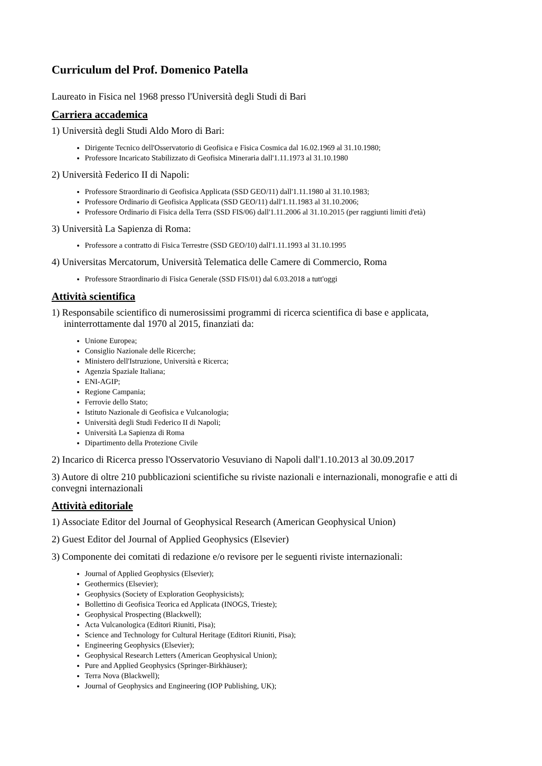Curriculum del Prof. Domenico Patella
Laureato in Fisica nel 1968 presso l'Università degli Studi di Bari
Carriera accademica
1) Università degli Studi Aldo Moro di Bari:
Dirigente Tecnico dell'Osservatorio di Geofisica e Fisica Cosmica dal 16.02.1969 al 31.10.1980;
Professore Incaricato Stabilizzato di Geofisica Mineraria dall'1.11.1973 al 31.10.1980
2) Università Federico II di Napoli:
Professore Straordinario di Geofisica Applicata (SSD GEO/11) dall'1.11.1980 al 31.10.1983;
Professore Ordinario di Geofisica Applicata (SSD GEO/11) dall'1.11.1983 al 31.10.2006;
Professore Ordinario di Fisica della Terra (SSD FIS/06) dall'1.11.2006 al 31.10.2015 (per raggiunti limiti d'età)
3) Università La Sapienza di Roma:
Professore a contratto di Fisica Terrestre (SSD GEO/10) dall'1.11.1993 al 31.10.1995
4) Universitas Mercatorum, Università Telematica delle Camere di Commercio, Roma
Professore Straordinario di Fisica Generale (SSD FIS/01) dal 6.03.2018 a tutt'oggi
Attività scientifica
1) Responsabile scientifico di numerosissimi programmi di ricerca scientifica di base e applicata, ininterrottamente dal 1970 al 2015, finanziati da:
Unione Europea;
Consiglio Nazionale delle Ricerche;
Ministero dell'Istruzione, Università e Ricerca;
Agenzia Spaziale Italiana;
ENI-AGIP;
Regione Campania;
Ferrovie dello Stato;
Istituto Nazionale di Geofisica e Vulcanologia;
Università degli Studi Federico II di Napoli;
Università La Sapienza di Roma
Dipartimento della Protezione Civile
2) Incarico di Ricerca presso l'Osservatorio Vesuviano di Napoli dall'1.10.2013 al 30.09.2017
3) Autore di oltre 210 pubblicazioni scientifiche su riviste nazionali e internazionali, monografie e atti di convegni internazionali
Attività editoriale
1) Associate Editor del Journal of Geophysical Research (American Geophysical Union)
2) Guest Editor del Journal of Applied Geophysics (Elsevier)
3) Componente dei comitati di redazione e/o revisore per le seguenti riviste internazionali:
Journal of Applied Geophysics (Elsevier);
Geothermics (Elsevier);
Geophysics (Society of Exploration Geophysicists);
Bollettino di Geofisica Teorica ed Applicata (INOGS, Trieste);
Geophysical Prospecting (Blackwell);
Acta Vulcanologica (Editori Riuniti, Pisa);
Science and Technology for Cultural Heritage (Editori Riuniti, Pisa);
Engineering Geophysics (Elsevier);
Geophysical Research Letters (American Geophysical Union);
Pure and Applied Geophysics (Springer-Birkhäuser);
Terra Nova (Blackwell);
Journal of Geophysics and Engineering (IOP Publishing, UK);